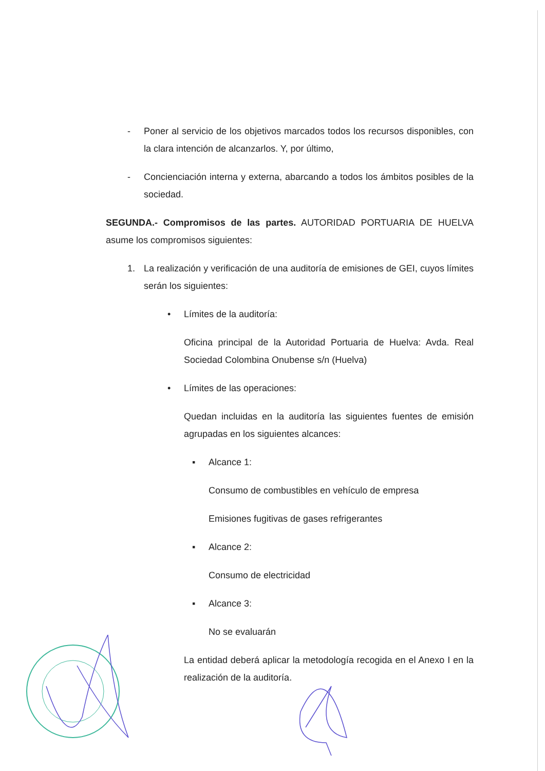- Poner al servicio de los objetivos marcados todos los recursos disponibles, con la clara intención de alcanzarlos. Y, por último,
- Concienciación interna y externa, abarcando a todos los ámbitos posibles de la sociedad.
SEGUNDA.- Compromisos de las partes. AUTORIDAD PORTUARIA DE HUELVA asume los compromisos siguientes:
1. La realización y verificación de una auditoría de emisiones de GEI, cuyos límites serán los siguientes:
• Límites de la auditoría:
Oficina principal de la Autoridad Portuaria de Huelva: Avda. Real Sociedad Colombina Onubense s/n (Huelva)
• Límites de las operaciones:
Quedan incluidas en la auditoría las siguientes fuentes de emisión agrupadas en los siguientes alcances:
▪ Alcance 1:
Consumo de combustibles en vehículo de empresa
Emisiones fugitivas de gases refrigerantes
▪ Alcance 2:
Consumo de electricidad
▪ Alcance 3:
No se evaluarán
La entidad deberá aplicar la metodología recogida en el Anexo I en la realización de la auditoría.